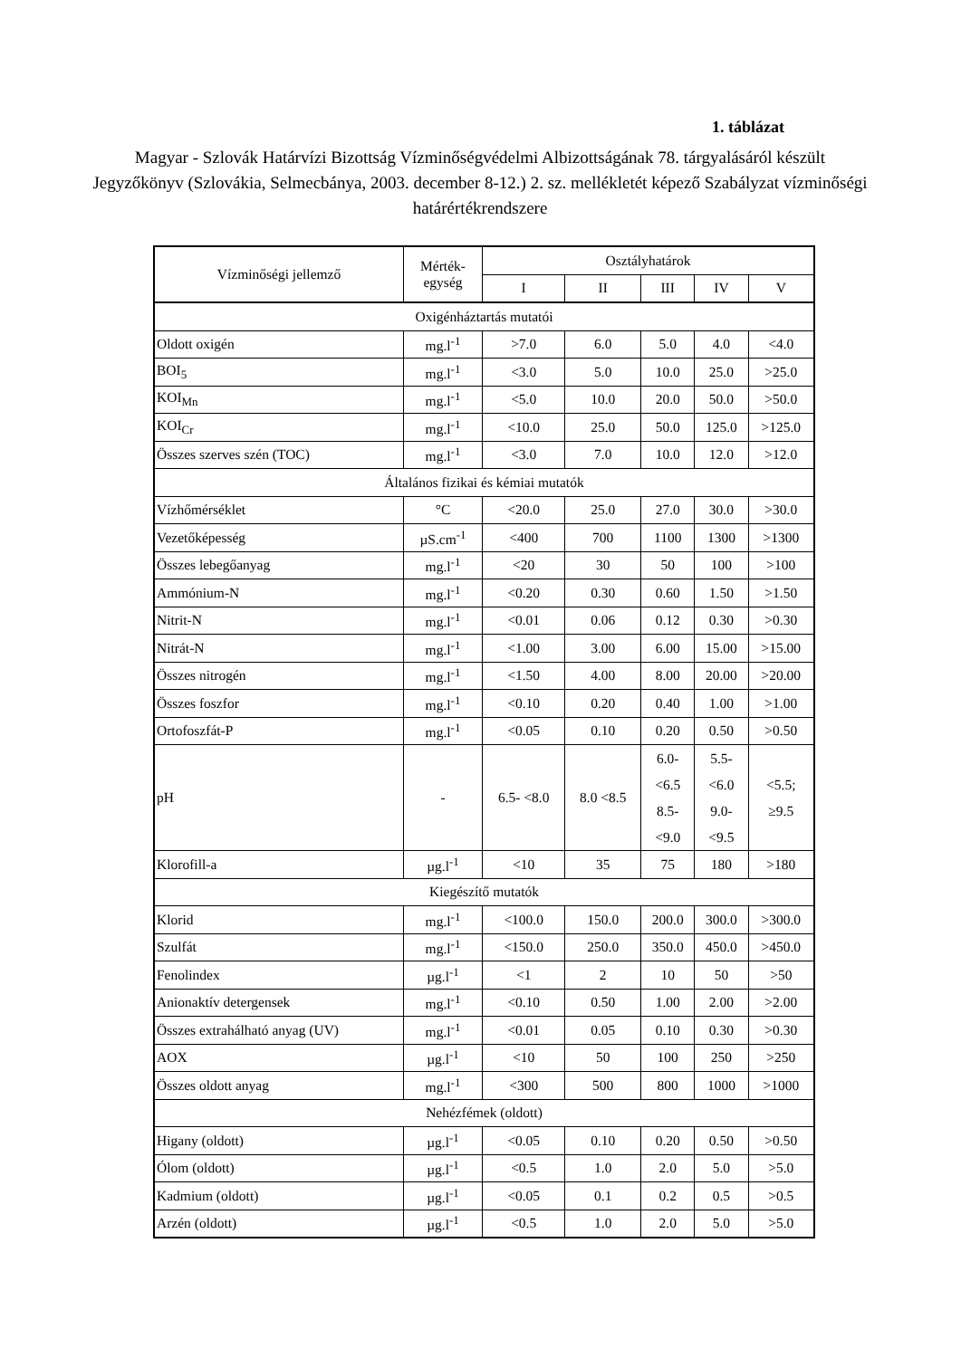1. táblázat
Magyar - Szlovák Határvízi Bizottság Vízminőségvédelmi Albizottságának 78. tárgyalásáról készült Jegyzőkönyv (Szlovákia, Selmecbánya, 2003. december 8-12.) 2. sz. mellékletét képező Szabályzat vízminőségi határértékrendszere
| Vízminőségi jellemző | Mérték- egység | Osztályhatárok | | | | |
| --- | --- | --- | --- | --- | --- | --- |
| | | I | II | III | IV | V |
| Oxigénháztartás mutatói | | | | | | |
| Oldott oxigén | mg.l<sup>-1</sup> | >7.0 | 6.0 | 5.0 | 4.0 | <4.0 |
| BOI<sub>5</sub> | mg.l<sup>-1</sup> | <3.0 | 5.0 | 10.0 | 25.0 | >25.0 |
| KOI<sub>Mn</sub> | mg.l<sup>-1</sup> | <5.0 | 10.0 | 20.0 | 50.0 | >50.0 |
| KOI<sub>Cr</sub> | mg.l<sup>-1</sup> | <10.0 | 25.0 | 50.0 | 125.0 | >125.0 |
| Összes szerves szén (TOC) | mg.l<sup>-1</sup> | <3.0 | 7.0 | 10.0 | 12.0 | >12.0 |
| Általános fizikai és kémiai mutatók | | | | | | |
| Vízhőmérséklet | °C | <20.0 | 25.0 | 27.0 | 30.0 | >30.0 |
| Vezetőképesség | µS.cm<sup>-1</sup> | <400 | 700 | 1100 | 1300 | >1300 |
| Összes lebegőanyag | mg.l<sup>-1</sup> | <20 | 30 | 50 | 100 | >100 |
| Ammónium-N | mg.l<sup>-1</sup> | <0.20 | 0.30 | 0.60 | 1.50 | >1.50 |
| Nitrit-N | mg.l<sup>-1</sup> | <0.01 | 0.06 | 0.12 | 0.30 | >0.30 |
| Nitrát-N | mg.l<sup>-1</sup> | <1.00 | 3.00 | 6.00 | 15.00 | >15.00 |
| Összes nitrogén | mg.l<sup>-1</sup> | <1.50 | 4.00 | 8.00 | 20.00 | >20.00 |
| Összes foszfor | mg.l<sup>-1</sup> | <0.10 | 0.20 | 0.40 | 1.00 | >1.00 |
| Ortofoszfát-P | mg.l<sup>-1</sup> | <0.05 | 0.10 | 0.20 | 0.50 | >0.50 |
| pH | - | 6.5- <8.0 | 8.0 <8.5 | 6.0- <6.5 8.5- <9.0 | 5.5- <6.0 9.0- <9.5 | <5.5; ≥9.5 |
| Klorofill-a | µg.l<sup>-1</sup> | <10 | 35 | 75 | 180 | >180 |
| Kiegészítő mutatók | | | | | | |
| Klorid | mg.l<sup>-1</sup> | <100.0 | 150.0 | 200.0 | 300.0 | >300.0 |
| Szulfát | mg.l<sup>-1</sup> | <150.0 | 250.0 | 350.0 | 450.0 | >450.0 |
| Fenolindex | µg.l<sup>-1</sup> | <1 | 2 | 10 | 50 | >50 |
| Anionaktív detergensek | mg.l<sup>-1</sup> | <0.10 | 0.50 | 1.00 | 2.00 | >2.00 |
| Összes extrahálható anyag (UV) | mg.l<sup>-1</sup> | <0.01 | 0.05 | 0.10 | 0.30 | >0.30 |
| AOX | µg.l<sup>-1</sup> | <10 | 50 | 100 | 250 | >250 |
| Összes oldott anyag | mg.l<sup>-1</sup> | <300 | 500 | 800 | 1000 | >1000 |
| Nehézfémek (oldott) | | | | | | |
| Higany (oldott) | µg.l<sup>-1</sup> | <0.05 | 0.10 | 0.20 | 0.50 | >0.50 |
| Ólom (oldott) | µg.l<sup>-1</sup> | <0.5 | 1.0 | 2.0 | 5.0 | >5.0 |
| Kadmium (oldott) | µg.l<sup>-1</sup> | <0.05 | 0.1 | 0.2 | 0.5 | >0.5 |
| Arzén (oldott) | µg.l<sup>-1</sup> | <0.5 | 1.0 | 2.0 | 5.0 | >5.0 |